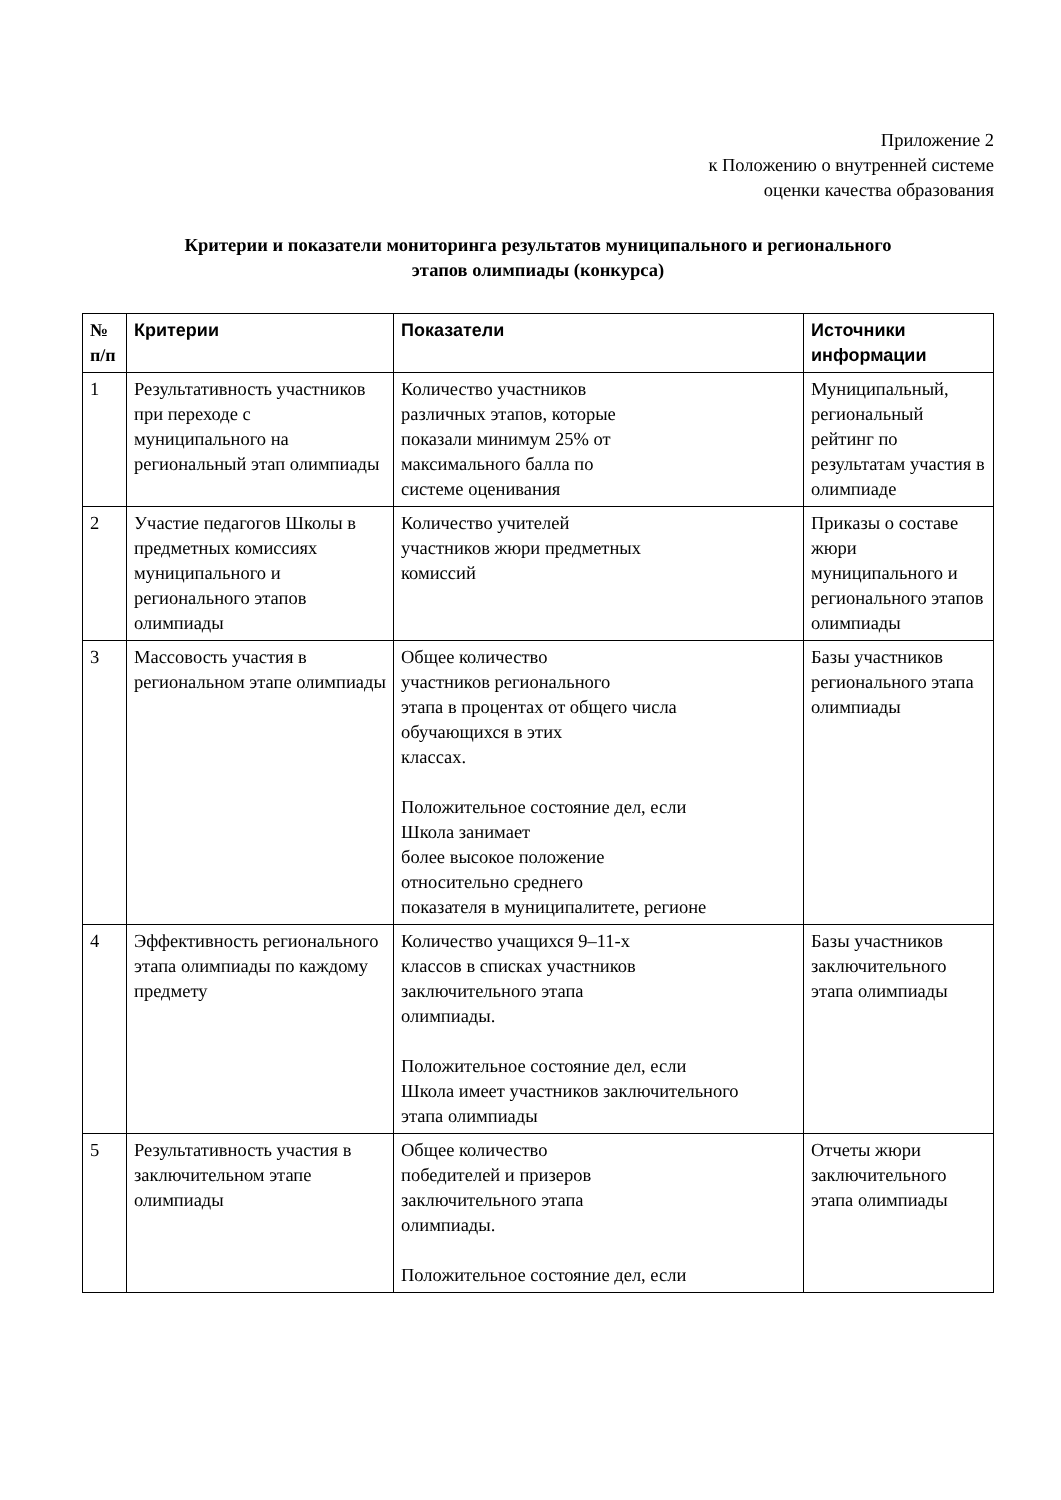Приложение 2
к Положению о внутренней системе
оценки качества образования
Критерии и показатели мониторинга результатов муниципального и регионального
этапов олимпиады (конкурса)
| № п/п | Критерии | Показатели | Источники информации |
| --- | --- | --- | --- |
| 1 | Результативность участников при переходе с муниципального на региональный этап олимпиады | Количество участников различных этапов, которые показали минимум 25% от максимального балла по системе оценивания | Муниципальный, региональный рейтинг по результатам участия в олимпиаде |
| 2 | Участие педагогов Школы в предметных комиссиях муниципального и регионального этапов олимпиады | Количество учителей участников жюри предметных комиссий | Приказы о составе жюри муниципального и регионального этапов олимпиады |
| 3 | Массовость участия в региональном этапе олимпиады | Общее количество участников регионального этапа в процентах от общего числа обучающихся в этих классах. Положительное состояние дел, если Школа занимает более высокое положение относительно среднего показателя в муниципалитете, регионе | Базы участников регионального этапа олимпиады |
| 4 | Эффективность регионального этапа олимпиады по каждому предмету | Количество учащихся 9–11-х классов в списках участников заключительного этапа олимпиады. Положительное состояние дел, если Школа имеет участников заключительного этапа олимпиады | Базы участников заключительного этапа олимпиады |
| 5 | Результативность участия в заключительном этапе олимпиады | Общее количество победителей и призеров заключительного этапа олимпиады. Положительное состояние дел, если | Отчеты жюри заключительного этапа олимпиады |